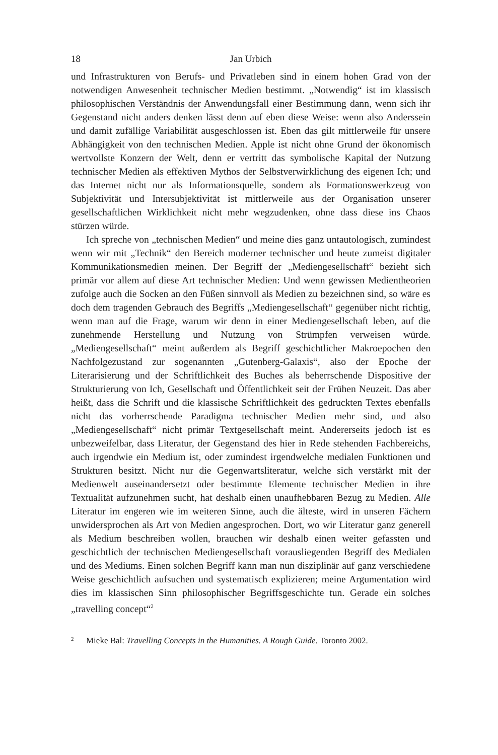18 Jan Urbich
und Infrastrukturen von Berufs- und Privatleben sind in einem hohen Grad von der notwendigen Anwesenheit technischer Medien bestimmt. „Notwendig“ ist im klassisch philosophischen Verständnis der Anwendungsfall einer Bestimmung dann, wenn sich ihr Gegenstand nicht anders denken lässt denn auf eben diese Weise: wenn also Anderssein und damit zufällige Variabilität ausgeschlossen ist. Eben das gilt mittlerweile für unsere Abhängigkeit von den technischen Medien. Apple ist nicht ohne Grund der ökonomisch wertvollste Konzern der Welt, denn er vertritt das symbolische Kapital der Nutzung technischer Medien als effektiven Mythos der Selbstverwirklichung des eigenen Ich; und das Internet nicht nur als Informationsquelle, sondern als Formationswerkzeug von Subjektivität und Intersubjektivität ist mittlerweile aus der Organisation unserer gesellschaftlichen Wirklichkeit nicht mehr wegzudenken, ohne dass diese ins Chaos stürzen würde.
Ich spreche von „technischen Medien“ und meine dies ganz untautologisch, zumindest wenn wir mit „Technik“ den Bereich moderner technischer und heute zumeist digitaler Kommunikationsmedien meinen. Der Begriff der „Mediengesellschaft“ bezieht sich primär vor allem auf diese Art technischer Medien: Und wenn gewissen Medientheorien zufolge auch die Socken an den Füßen sinnvoll als Medien zu bezeichnen sind, so wäre es doch dem tragenden Gebrauch des Begriffs „Mediengesellschaft“ gegenüber nicht richtig, wenn man auf die Frage, warum wir denn in einer Mediengesellschaft leben, auf die zunehmende Herstellung und Nutzung von Strümpfen verweisen würde. „Mediengesellschaft“ meint außerdem als Begriff geschichtlicher Makroepochen den Nachfolgezustand zur sogenannten „Gutenberg-Galaxis“, also der Epoche der Literarisierung und der Schriftlichkeit des Buches als beherrschende Dispositive der Strukturierung von Ich, Gesellschaft und Öffentlichkeit seit der Frühen Neuzeit. Das aber heißt, dass die Schrift und die klassische Schriftlichkeit des gedruckten Textes ebenfalls nicht das vorherrschende Paradigma technischer Medien mehr sind, und also „Mediengesellschaft“ nicht primär Textgesellschaft meint. Andererseits jedoch ist es unbezweifelbar, dass Literatur, der Gegenstand des hier in Rede stehenden Fachbereichs, auch irgendwie ein Medium ist, oder zumindest irgendwelche medialen Funktionen und Strukturen besitzt. Nicht nur die Gegenwartsliteratur, welche sich verstärkt mit der Medienwelt auseinandersetzt oder bestimmte Elemente technischer Medien in ihre Textualität aufzunehmen sucht, hat deshalb einen unaufhebbaren Bezug zu Medien. Alle Literatur im engeren wie im weiteren Sinne, auch die älteste, wird in unseren Fächern unwidersprochen als Art von Medien angesprochen. Dort, wo wir Literatur ganz generell als Medium beschreiben wollen, brauchen wir deshalb einen weiter gefassten und geschichtlich der technischen Mediengesellschaft vorausliegenden Begriff des Medialen und des Mediums. Einen solchen Begriff kann man nun disziplinär auf ganz verschiedene Weise geschichtlich aufsuchen und systematisch explizieren; meine Argumentation wird dies im klassischen Sinn philosophischer Begriffsgeschichte tun. Gerade ein solches „travelling concept“<sup>2</sup>
<sup>2</sup> Mieke Bal: Travelling Concepts in the Humanities. A Rough Guide. Toronto 2002.